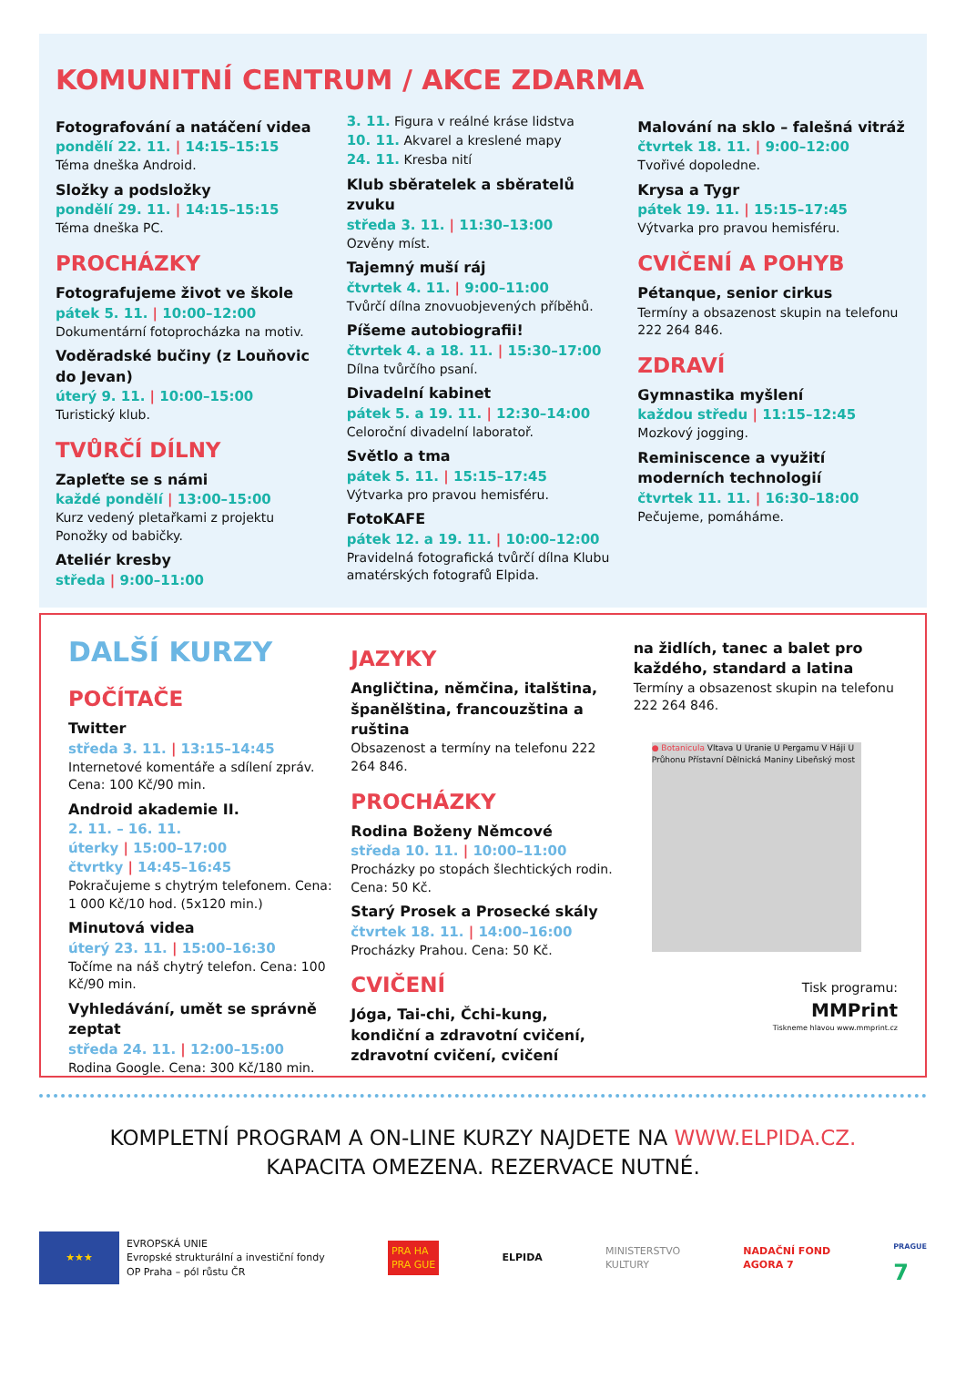KOMUNITNÍ CENTRUM / AKCE ZDARMA
Fotografování a natáčení videa
pondělí 22. 11. | 14:15–15:15
Téma dneška Android.
Složky a podsložky
pondělí 29. 11. | 14:15–15:15
Téma dneška PC.
PROCHÁZKY
Fotografujeme život ve škole
pátek 5. 11. | 10:00–12:00
Dokumentární fotoprocházka na motiv.
Voděradské bučiny (z Louňovic do Jevan)
úterý 9. 11. | 10:00–15:00
Turistický klub.
TVŮRČÍ DÍLNY
Zapleťte se s námi
každé pondělí | 13:00–15:00
Kurz vedený pletařkami z projektu Ponožky od babičky.
Ateliér kresby
středa | 9:00–11:00
3. 11. Figura v reálné kráse lidstva
10. 11. Akvarel a kreslené mapy
24. 11. Kresba nití
Klub sběratelek a sběratelů zvuku
středa 3. 11. | 11:30–13:00
Ozvěny míst.
Tajemný muší ráj
čtvrtek 4. 11. | 9:00–11:00
Tvůrčí dílna znovuobjevených příběhů.
Píšeme autobiografii!
čtvrtek 4. a 18. 11. | 15:30–17:00
Dílna tvůrčího psaní.
Divadelní kabinet
pátek 5. a 19. 11. | 12:30–14:00
Celoroční divadelní laboratoř.
Světlo a tma
pátek 5. 11. | 15:15–17:45
Výtvarka pro pravou hemisféru.
FotoKAFE
pátek 12. a 19. 11. | 10:00–12:00
Pravidelná fotografická tvůrčí dílna Klubu amatérských fotografů Elpida.
Malování na sklo – falešná vitráž
čtvrtek 18. 11. | 9:00–12:00
Tvořivé dopoledne.
Krysa a Tygr
pátek 19. 11. | 15:15–17:45
Výtvarka pro pravou hemisféru.
CVIČENÍ A POHYB
Pétanque, senior cirkus
Termíny a obsazenost skupin na telefonu 222 264 846.
ZDRAVÍ
Gymnastika myšlení
každou středu | 11:15–12:45
Mozkový jogging.
Reminiscence a využití moderních technologií
čtvrtek 11. 11. | 16:30–18:00
Pečujeme, pomáháme.
DALŠÍ KURZY
POČÍTAČE
Twitter
středa 3. 11. | 13:15–14:45
Internetové komentáře a sdílení zpráv. Cena: 100 Kč/90 min.
Android akademie II.
2. 11. – 16. 11.
úterky | 15:00–17:00
čtvrtky | 14:45–16:45
Pokračujeme s chytrým telefonem. Cena: 1 000 Kč/10 hod. (5x120 min.)
Minutová videa
úterý 23. 11. | 15:00–16:30
Točíme na náš chytrý telefon. Cena: 100 Kč/90 min.
Vyhledávání, umět se správně zeptat
středa 24. 11. | 12:00–15:00
Rodina Google. Cena: 300 Kč/180 min.
JAZYKY
Angličtina, němčina, italština, španělština, francouzština a ruština
Obsazenost a termíny na telefonu 222 264 846.
PROCHÁZKY
Rodina Boženy Němcové
středa 10. 11. | 10:00–11:00
Procházky po stopách šlechtických rodin. Cena: 50 Kč.
Starý Prosek a Prosecké skály
čtvrtek 18. 11. | 14:00–16:00
Procházky Prahou. Cena: 50 Kč.
CVIČENÍ
Jóga, Tai-chi, Čchi-kung, kondiční a zdravotní cvičení, zdravotní cvičení, cvičení
na židlích, tanec a balet pro každého, standard a latina
Termíny a obsazenost skupin na telefonu 222 264 846.
● Botanicula Vltava U Uranie U Pergamu V Háji U Průhonu Přístavní Dělnická Maniny Libeňský most
Tisk programu:
MMPrint
Tiskneme hlavou www.mmprint.cz
KOMPLETNÍ PROGRAM A ON-LINE KURZY NAJDETE NA WWW.ELPIDA.CZ.
KAPACITA OMEZENA. REZERVACE NUTNÉ.
★★★
EVROPSKÁ UNIE
Evropské strukturální a investiční fondy
OP Praha – pól růstu ČR
PRA HA
PRA GUE
ELPIDA
MINISTERSTVO
KULTURY
NADAČNÍ FOND
AGORA 7
PRAGUE
7